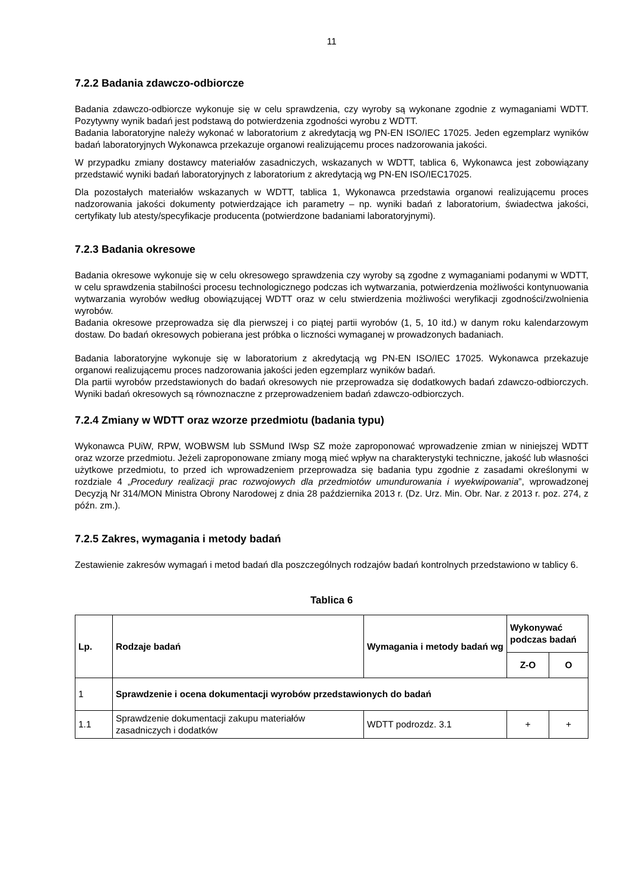11
7.2.2 Badania zdawczo-odbiorcze
Badania zdawczo-odbiorcze wykonuje się w celu sprawdzenia, czy wyroby są wykonane zgodnie z wymaganiami WDTT. Pozytywny wynik badań jest podstawą do potwierdzenia zgodności wyrobu z WDTT.
Badania laboratoryjne należy wykonać w laboratorium z akredytacją wg PN-EN ISO/IEC 17025. Jeden egzemplarz wyników badań laboratoryjnych Wykonawca przekazuje organowi realizującemu proces nadzorowania jakości.
W przypadku zmiany dostawcy materiałów zasadniczych, wskazanych w WDTT, tablica 6, Wykonawca jest zobowiązany przedstawić wyniki badań laboratoryjnych z laboratorium z akredytacją wg PN-EN ISO/IEC17025.
Dla pozostałych materiałów wskazanych w WDTT, tablica 1, Wykonawca przedstawia organowi realizującemu proces nadzorowania jakości dokumenty potwierdzające ich parametry – np. wyniki badań z laboratorium, świadectwa jakości, certyfikaty lub atesty/specyfikacje producenta (potwierdzone badaniami laboratoryjnymi).
7.2.3 Badania okresowe
Badania okresowe wykonuje się w celu okresowego sprawdzenia czy wyroby są zgodne z wymaganiami podanymi w WDTT, w celu sprawdzenia stabilności procesu technologicznego podczas ich wytwarzania, potwierdzenia możliwości kontynuowania wytwarzania wyrobów według obowiązującej WDTT oraz w celu stwierdzenia możliwości weryfikacji zgodności/zwolnienia wyrobów.
Badania okresowe przeprowadza się dla pierwszej i co piątej partii wyrobów (1, 5, 10 itd.) w danym roku kalendarzowym dostaw. Do badań okresowych pobierana jest próbka o liczności wymaganej w prowadzonych badaniach.
Badania laboratoryjne wykonuje się w laboratorium z akredytacją wg PN-EN ISO/IEC 17025. Wykonawca przekazuje organowi realizującemu proces nadzorowania jakości jeden egzemplarz wyników badań.
Dla partii wyrobów przedstawionych do badań okresowych nie przeprowadza się dodatkowych badań zdawczo-odbiorczych. Wyniki badań okresowych są równoznaczne z przeprowadzeniem badań zdawczo-odbiorczych.
7.2.4 Zmiany w WDTT oraz wzorze przedmiotu (badania typu)
Wykonawca PUiW, RPW, WOBWSM lub SSMund IWsp SZ może zaproponować wprowadzenie zmian w niniejszej WDTT oraz wzorze przedmiotu. Jeżeli zaproponowane zmiany mogą mieć wpływ na charakterystyki techniczne, jakość lub własności użytkowe przedmiotu, to przed ich wprowadzeniem przeprowadza się badania typu zgodnie z zasadami określonymi w rozdziale 4 „Procedury realizacji prac rozwojowych dla przedmiotów umundurowania i wyekwipowania”, wprowadzonej Decyzją Nr 314/MON Ministra Obrony Narodowej z dnia 28 października 2013 r. (Dz. Urz. Min. Obr. Nar. z 2013 r. poz. 274, z późn. zm.).
7.2.5 Zakres, wymagania i metody badań
Zestawienie zakresów wymagań i metod badań dla poszczególnych rodzajów badań kontrolnych przedstawiono w tablicy 6.
Tablica 6
| Lp. | Rodzaje badań | Wymagania i metody badań wg | Wykonywać podczas badań | |
| --- | --- | --- | --- | --- |
| | | | Z-O | O |
| 1 | Sprawdzenie i ocena dokumentacji wyrobów przedstawionych do badań | | | |
| 1.1 | Sprawdzenie dokumentacji zakupu materiałów zasadniczych i dodatków | WDTT podrozdz. 3.1 | + | + |